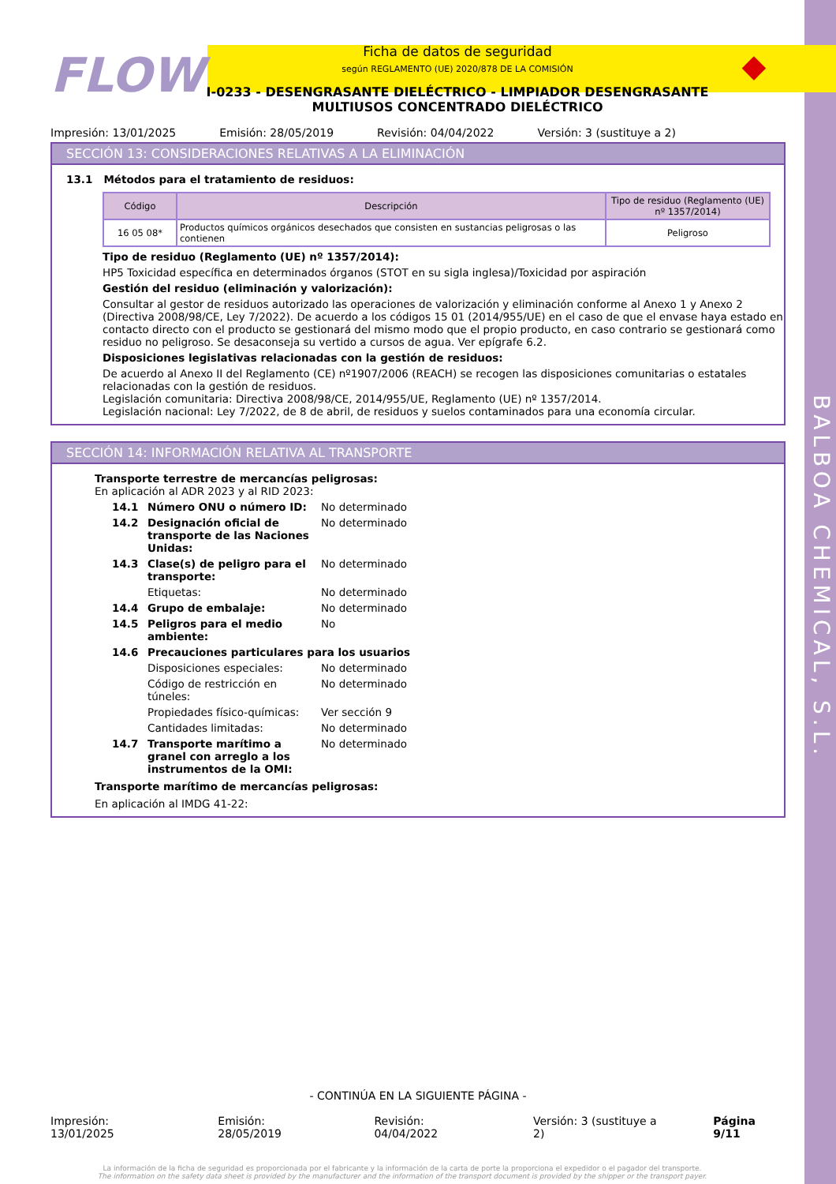BALBOA CHEMICAL, S.L.
FLOW
Ficha de datos de seguridad
según REGLAMENTO (UE) 2020/878 DE LA COMISIÓN
I-0233 - DESENGRASANTE DIELÉCTRICO - LIMPIADOR DESENGRASANTE MULTIUSOS CONCENTRADO DIELÉCTRICO
◆
Impresión: 13/01/2025 Emisión: 28/05/2019 Revisión: 04/04/2022 Versión: 3 (sustituye a 2)
SECCIÓN 13: CONSIDERACIONES RELATIVAS A LA ELIMINACIÓN
13.1 Métodos para el tratamiento de residuos:
| Código | Descripción | Tipo de residuo (Reglamento (UE) nº 1357/2014) |
| --- | --- | --- |
| 16 05 08* | Productos químicos orgánicos desechados que consisten en sustancias peligrosas o las contienen | Peligroso |
Tipo de residuo (Reglamento (UE) nº 1357/2014):
HP5 Toxicidad específica en determinados órganos (STOT en su sigla inglesa)/Toxicidad por aspiración
Gestión del residuo (eliminación y valorización):
Consultar al gestor de residuos autorizado las operaciones de valorización y eliminación conforme al Anexo 1 y Anexo 2 (Directiva 2008/98/CE, Ley 7/2022). De acuerdo a los códigos 15 01 (2014/955/UE) en el caso de que el envase haya estado en contacto directo con el producto se gestionará del mismo modo que el propio producto, en caso contrario se gestionará como residuo no peligroso. Se desaconseja su vertido a cursos de agua. Ver epígrafe 6.2.
Disposiciones legislativas relacionadas con la gestión de residuos:
De acuerdo al Anexo II del Reglamento (CE) nº1907/2006 (REACH) se recogen las disposiciones comunitarias o estatales relacionadas con la gestión de residuos.
Legislación comunitaria: Directiva 2008/98/CE, 2014/955/UE, Reglamento (UE) nº 1357/2014.
Legislación nacional: Ley 7/2022, de 8 de abril, de residuos y suelos contaminados para una economía circular.
SECCIÓN 14: INFORMACIÓN RELATIVA AL TRANSPORTE
Transporte terrestre de mercancías peligrosas:
En aplicación al ADR 2023 y al RID 2023:
14.1 Número ONU o número ID: No determinado
14.2 Designación oficial de transporte de las Naciones Unidas: No determinado
14.3 Clase(s) de peligro para el transporte: No determinado
Etiquetas: No determinado
14.4 Grupo de embalaje: No determinado
14.5 Peligros para el medio ambiente: No
14.6 Precauciones particulares para los usuarios
Disposiciones especiales: No determinado
Código de restricción en túneles: No determinado
Propiedades físico-químicas: Ver sección 9
Cantidades limitadas: No determinado
14.7 Transporte marítimo a granel con arreglo a los instrumentos de la OMI: No determinado
Transporte marítimo de mercancías peligrosas:
En aplicación al IMDG 41-22:
- CONTINÚA EN LA SIGUIENTE PÁGINA -
Impresión: 13/01/2025 Emisión: 28/05/2019 Revisión: 04/04/2022 Versión: 3 (sustituye a 2) Página 9/11
La información de la ficha de seguridad es proporcionada por el fabricante y la información de la carta de porte la proporciona el expedidor o el pagador del transporte.
The information on the safety data sheet is provided by the manufacturer and the information of the transport document is provided by the shipper or the transport payer.